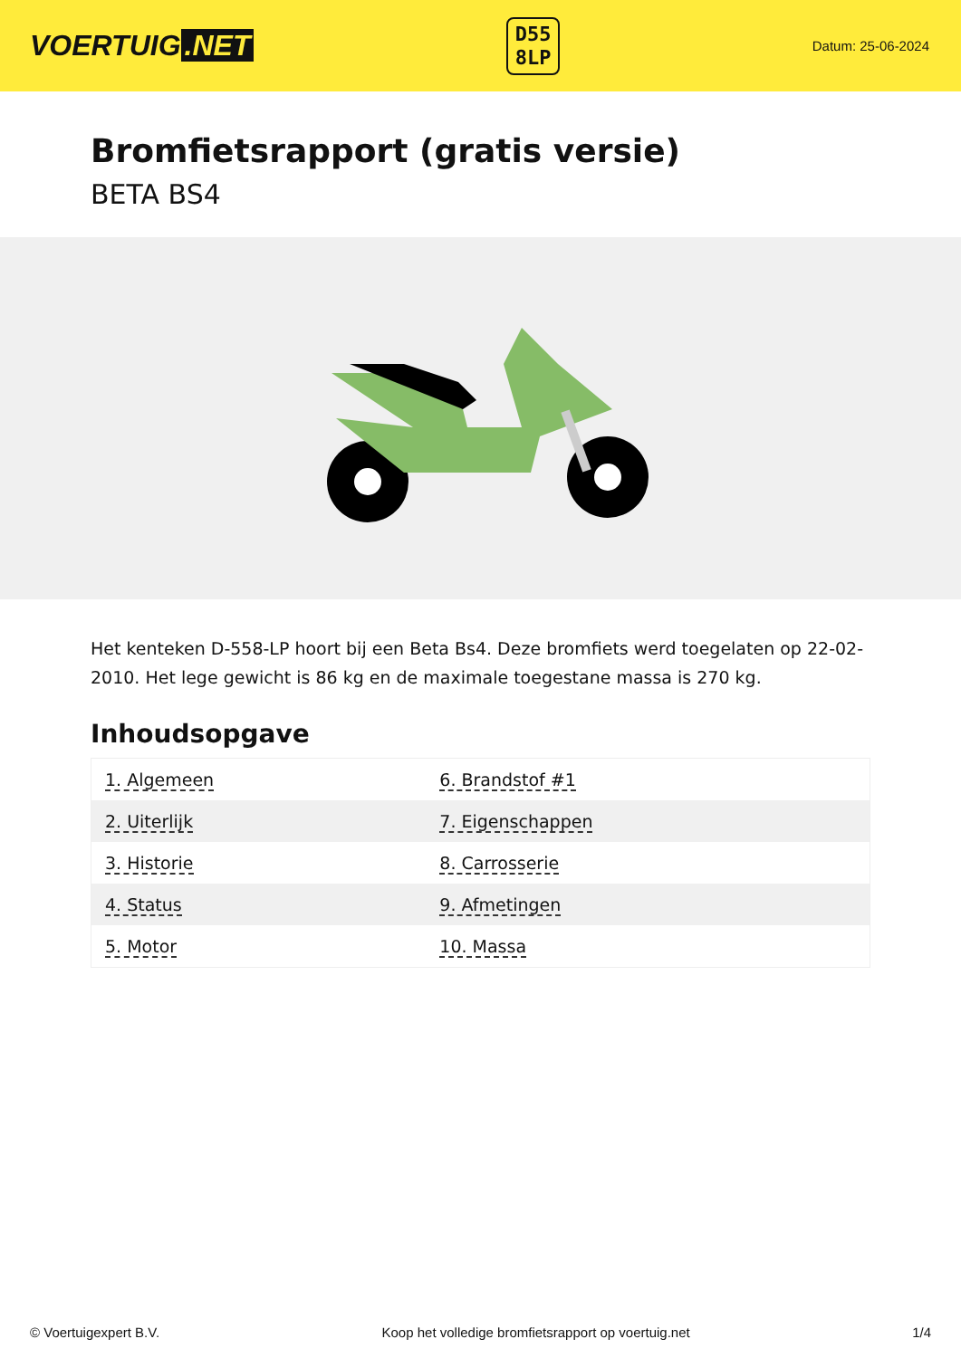VOERTUIG.NET
D55
8LP
Datum: 25-06-2024
Bromfietsrapport (gratis versie)
BETA BS4
Het kenteken D-558-LP hoort bij een Beta Bs4. Deze bromfiets werd toegelaten op 22-02-2010. Het lege gewicht is 86 kg en de maximale toegestane massa is 270 kg.
Inhoudsopgave
| 1. Algemeen | 6. Brandstof #1 |
| 2. Uiterlijk | 7. Eigenschappen |
| 3. Historie | 8. Carrosserie |
| 4. Status | 9. Afmetingen |
| 5. Motor | 10. Massa |
© Voertuigexpert B.V. Koop het volledige bromfietsrapport op voertuig.net 1/4